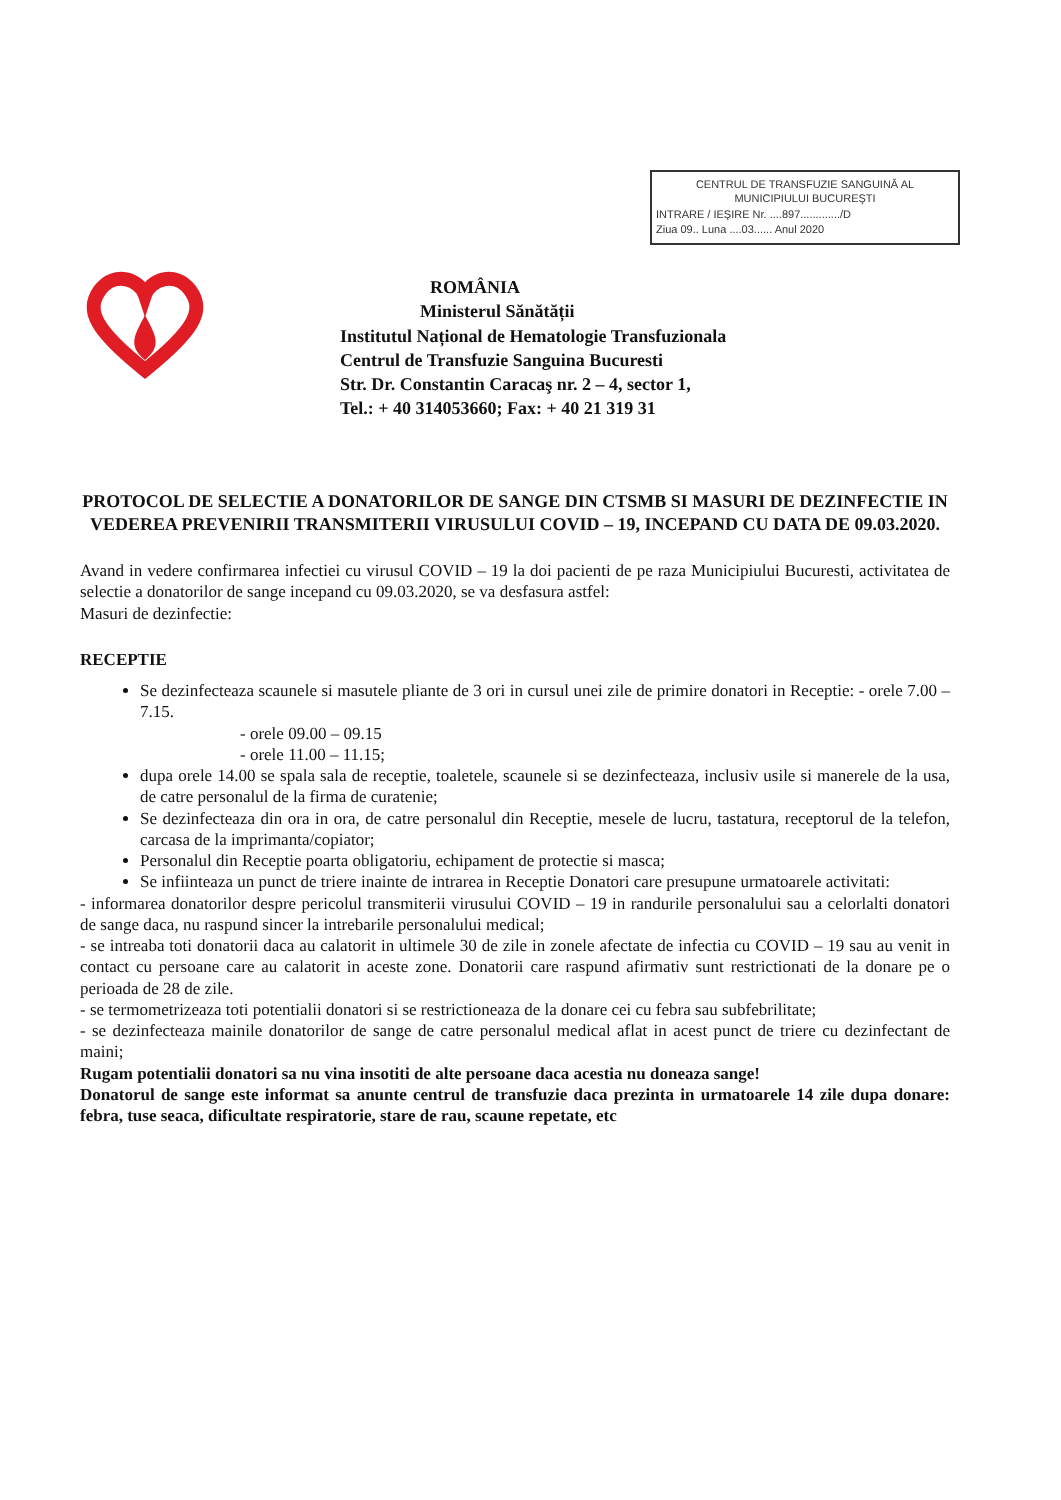CENTRUL DE TRANSFUZIE SANGUINĂ AL
MUNICIPIULUI BUCUREŞTI
INTRARE / IEŞIRE Nr. ....897............./D
Ziua 09.. Luna ....03...... Anul 2020
ROMÂNIA
Ministerul Sănătății
Institutul Național de Hematologie Transfuzionala
Centrul de Transfuzie Sanguina Bucuresti
Str. Dr. Constantin Caracaş nr. 2 – 4, sector 1,
Tel.: + 40 314053660; Fax: + 40 21 319 31
PROTOCOL DE SELECTIE A DONATORILOR DE SANGE DIN CTSMB SI MASURI DE DEZINFECTIE IN VEDEREA PREVENIRII TRANSMITERII VIRUSULUI COVID – 19, INCEPAND CU DATA DE 09.03.2020.
Avand in vedere confirmarea infectiei cu virusul COVID – 19 la doi pacienti de pe raza Municipiului Bucuresti, activitatea de selectie a donatorilor de sange incepand cu 09.03.2020, se va desfasura astfel:
Masuri de dezinfectie:
RECEPTIE
Se dezinfecteaza scaunele si masutele pliante de 3 ori in cursul unei zile de primire donatori in Receptie: - orele 7.00 – 7.15.
- orele 09.00 – 09.15
- orele 11.00 – 11.15;
dupa orele 14.00 se spala sala de receptie, toaletele, scaunele si se dezinfecteaza, inclusiv usile si manerele de la usa, de catre personalul de la firma de curatenie;
Se dezinfecteaza din ora in ora, de catre personalul din Receptie, mesele de lucru, tastatura, receptorul de la telefon, carcasa de la imprimanta/copiator;
Personalul din Receptie poarta obligatoriu, echipament de protectie si masca;
Se infiinteaza un punct de triere inainte de intrarea in Receptie Donatori care presupune urmatoarele activitati:
- informarea donatorilor despre pericolul transmiterii virusului COVID – 19 in randurile personalului sau a celorlalti donatori de sange daca, nu raspund sincer la intrebarile personalului medical;
- se intreaba toti donatorii daca au calatorit in ultimele 30 de zile in zonele afectate de infectia cu COVID – 19 sau au venit in contact cu persoane care au calatorit in aceste zone. Donatorii care raspund afirmativ sunt restrictionati de la donare pe o perioada de 28 de zile.
- se termometrizeaza toti potentialii donatori si se restrictioneaza de la donare cei cu febra sau subfebrilitate;
- se dezinfecteaza mainile donatorilor de sange de catre personalul medical aflat in acest punct de triere cu dezinfectant de maini;
Rugam potentialii donatori sa nu vina insotiti de alte persoane daca acestia nu doneaza sange!
Donatorul de sange este informat sa anunte centrul de transfuzie daca prezinta in urmatoarele 14 zile dupa donare: febra, tuse seaca, dificultate respiratorie, stare de rau, scaune repetate, etc